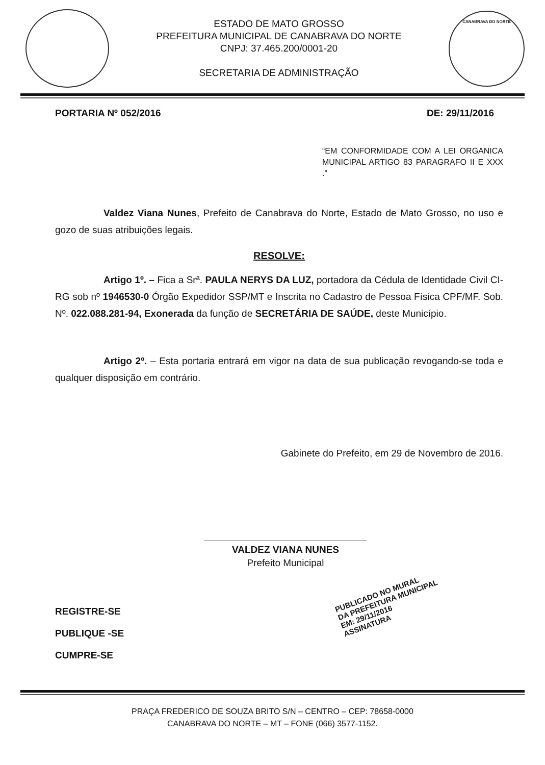ESTADO DE MATO GROSSO
PREFEITURA MUNICIPAL DE CANABRAVA DO NORTE
CNPJ: 37.465.200/0001-20
SECRETARIA DE ADMINISTRAÇÃO
CANABRAVA DO NORTE
PORTARIA Nº 052/2016 DE: 29/11/2016
“EM CONFORMIDADE COM A LEI ORGANICA MUNICIPAL ARTIGO 83 PARAGRAFO II E XXX .”
Valdez Viana Nunes, Prefeito de Canabrava do Norte, Estado de Mato Grosso, no uso e gozo de suas atribuições legais.
RESOLVE:
Artigo 1º. – Fica a Srª. PAULA NERYS DA LUZ, portadora da Cédula de Identidade Civil CI-RG sob nº 1946530-0 Órgão Expedidor SSP/MT e Inscrita no Cadastro de Pessoa Física CPF/MF. Sob. Nº. 022.088.281-94, Exonerada da função de SECRETÁRIA DE SAÚDE, deste Município.
Artigo 2º. – Esta portaria entrará em vigor na data de sua publicação revogando-se toda e qualquer disposição em contrário.
Gabinete do Prefeito, em 29 de Novembro de 2016.
VALDEZ VIANA NUNES
Prefeito Municipal
REGISTRE-SE
PUBLIQUE -SE
CUMPRE-SE
PUBLICADO NO MURAL
DA PREFEITURA MUNICIPAL
EM: 29/11/2016
ASSINATURA
PRAÇA FREDERICO DE SOUZA BRITO S/N – CENTRO – CEP: 78658-0000
CANABRAVA DO NORTE – MT – FONE (066) 3577-1152.